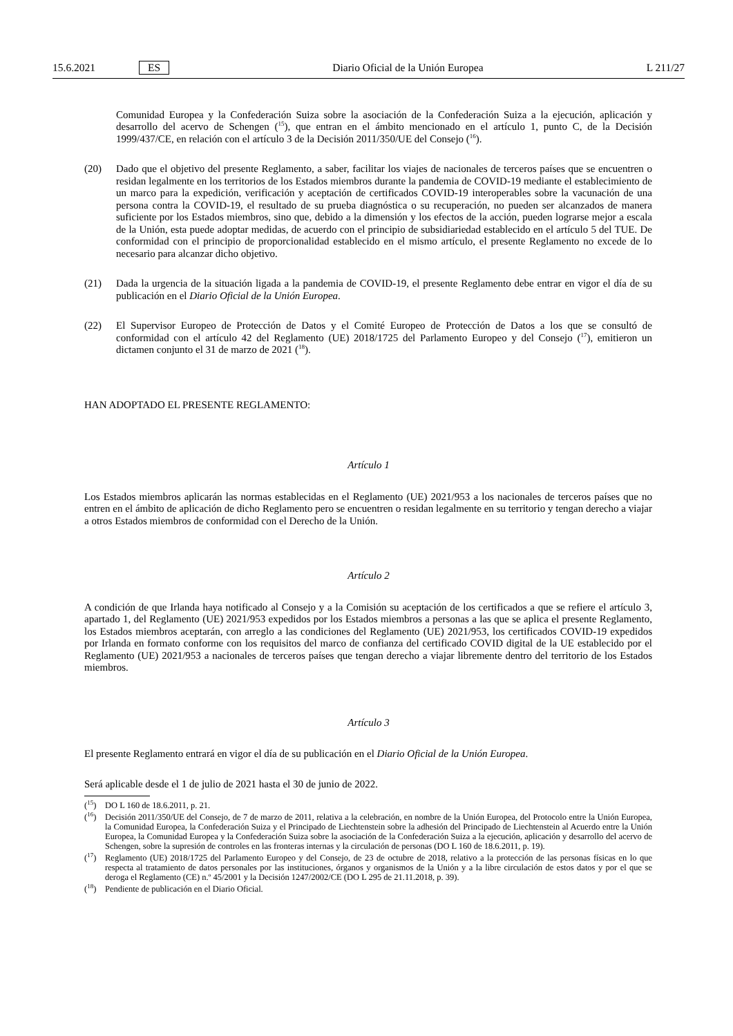15.6.2021 ES Diario Oficial de la Unión Europea L 211/27
Comunidad Europea y la Confederación Suiza sobre la asociación de la Confederación Suiza a la ejecución, aplicación y desarrollo del acervo de Schengen (<sup>15</sup>), que entran en el ámbito mencionado en el artículo 1, punto C, de la Decisión 1999/437/CE, en relación con el artículo 3 de la Decisión 2011/350/UE del Consejo (<sup>16</sup>).
(20) Dado que el objetivo del presente Reglamento, a saber, facilitar los viajes de nacionales de terceros países que se encuentren o residan legalmente en los territorios de los Estados miembros durante la pandemia de COVID-19 mediante el establecimiento de un marco para la expedición, verificación y aceptación de certificados COVID-19 interoperables sobre la vacunación de una persona contra la COVID-19, el resultado de su prueba diagnóstica o su recuperación, no pueden ser alcanzados de manera suficiente por los Estados miembros, sino que, debido a la dimensión y los efectos de la acción, pueden lograrse mejor a escala de la Unión, esta puede adoptar medidas, de acuerdo con el principio de subsidiariedad establecido en el artículo 5 del TUE. De conformidad con el principio de proporcionalidad establecido en el mismo artículo, el presente Reglamento no excede de lo necesario para alcanzar dicho objetivo.
(21) Dada la urgencia de la situación ligada a la pandemia de COVID-19, el presente Reglamento debe entrar en vigor el día de su publicación en el Diario Oficial de la Unión Europea.
(22) El Supervisor Europeo de Protección de Datos y el Comité Europeo de Protección de Datos a los que se consultó de conformidad con el artículo 42 del Reglamento (UE) 2018/1725 del Parlamento Europeo y del Consejo (<sup>17</sup>), emitieron un dictamen conjunto el 31 de marzo de 2021 (<sup>18</sup>).
HAN ADOPTADO EL PRESENTE REGLAMENTO:
Artículo 1
Los Estados miembros aplicarán las normas establecidas en el Reglamento (UE) 2021/953 a los nacionales de terceros países que no entren en el ámbito de aplicación de dicho Reglamento pero se encuentren o residan legalmente en su territorio y tengan derecho a viajar a otros Estados miembros de conformidad con el Derecho de la Unión.
Artículo 2
A condición de que Irlanda haya notificado al Consejo y a la Comisión su aceptación de los certificados a que se refiere el artículo 3, apartado 1, del Reglamento (UE) 2021/953 expedidos por los Estados miembros a personas a las que se aplica el presente Reglamento, los Estados miembros aceptarán, con arreglo a las condiciones del Reglamento (UE) 2021/953, los certificados COVID-19 expedidos por Irlanda en formato conforme con los requisitos del marco de confianza del certificado COVID digital de la UE establecido por el Reglamento (UE) 2021/953 a nacionales de terceros países que tengan derecho a viajar libremente dentro del territorio de los Estados miembros.
Artículo 3
El presente Reglamento entrará en vigor el día de su publicación en el Diario Oficial de la Unión Europea.
Será aplicable desde el 1 de julio de 2021 hasta el 30 de junio de 2022.
(<sup>15</sup>) DO L 160 de 18.6.2011, p. 21.
(<sup>16</sup>) Decisión 2011/350/UE del Consejo, de 7 de marzo de 2011, relativa a la celebración, en nombre de la Unión Europea, del Protocolo entre la Unión Europea, la Comunidad Europea, la Confederación Suiza y el Principado de Liechtenstein sobre la adhesión del Principado de Liechtenstein al Acuerdo entre la Unión Europea, la Comunidad Europea y la Confederación Suiza sobre la asociación de la Confederación Suiza a la ejecución, aplicación y desarrollo del acervo de Schengen, sobre la supresión de controles en las fronteras internas y la circulación de personas (DO L 160 de 18.6.2011, p. 19).
(<sup>17</sup>) Reglamento (UE) 2018/1725 del Parlamento Europeo y del Consejo, de 23 de octubre de 2018, relativo a la protección de las personas físicas en lo que respecta al tratamiento de datos personales por las instituciones, órganos y organismos de la Unión y a la libre circulación de estos datos y por el que se deroga el Reglamento (CE) n.º 45/2001 y la Decisión 1247/2002/CE (DO L 295 de 21.11.2018, p. 39).
(<sup>18</sup>) Pendiente de publicación en el Diario Oficial.